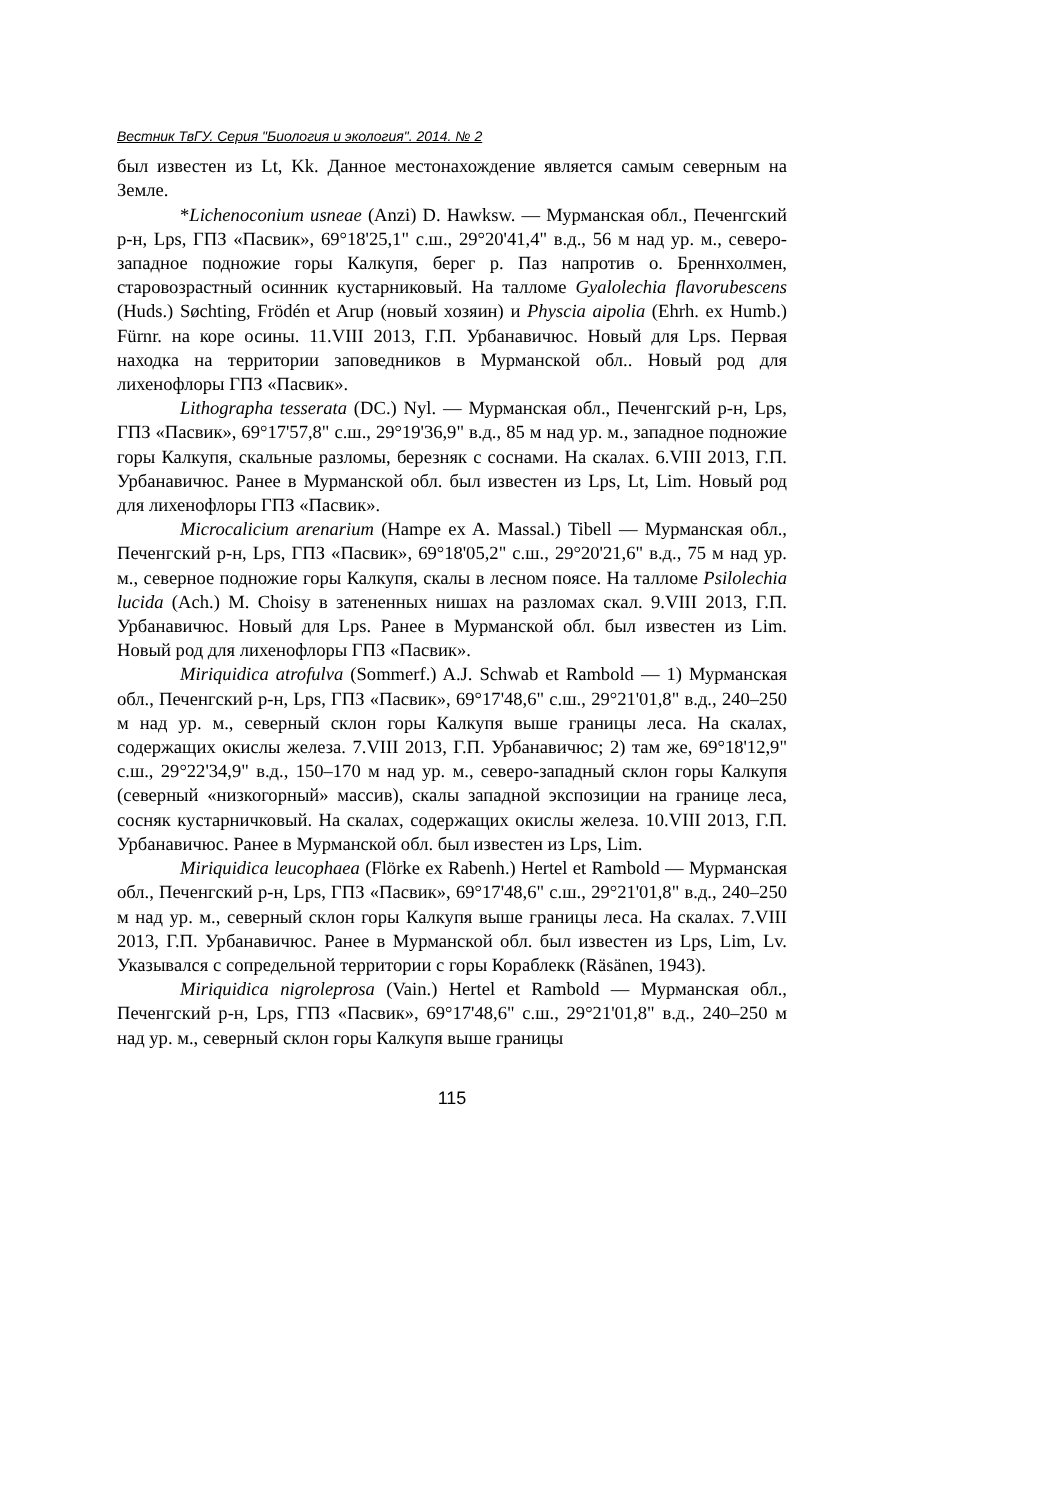Вестник ТвГУ. Серия "Биология и экология". 2014. № 2
был известен из Lt, Kk. Данное местонахождение является самым северным на Земле.
*Lichenoconium usneae (Anzi) D. Hawksw. — Мурманская обл., Печенгский р-н, Lps, ГПЗ «Пасвик», 69°18'25,1" с.ш., 29°20'41,4" в.д., 56 м над ур. м., северо-западное подножие горы Калкупя, берег р. Паз напротив о. Бреннхолмен, старовозрастный осинник кустарниковый. На талломе Gyalolechia flavorubescens (Huds.) Søchting, Frödén et Arup (новый хозяин) и Physcia aipolia (Ehrh. ex Humb.) Fürnr. на коре осины. 11.VIII 2013, Г.П. Урбанавичюс. Новый для Lps. Первая находка на территории заповедников в Мурманской обл.. Новый род для лихенофлоры ГПЗ «Пасвик».
Lithographa tesserata (DC.) Nyl. — Мурманская обл., Печенгский р-н, Lps, ГПЗ «Пасвик», 69°17'57,8" с.ш., 29°19'36,9" в.д., 85 м над ур. м., западное подножие горы Калкупя, скальные разломы, березняк с соснами. На скалах. 6.VIII 2013, Г.П. Урбанавичюс. Ранее в Мурманской обл. был известен из Lps, Lt, Lim. Новый род для лихенофлоры ГПЗ «Пасвик».
Microcalicium arenarium (Hampe ex A. Massal.) Tibell — Мурманская обл., Печенгский р-н, Lps, ГПЗ «Пасвик», 69°18'05,2" с.ш., 29°20'21,6" в.д., 75 м над ур. м., северное подножие горы Калкупя, скалы в лесном поясе. На талломе Psilolechia lucida (Ach.) M. Choisy в затененных нишах на разломах скал. 9.VIII 2013, Г.П. Урбанавичюс. Новый для Lps. Ранее в Мурманской обл. был известен из Lim. Новый род для лихенофлоры ГПЗ «Пасвик».
Miriquidica atrofulva (Sommerf.) A.J. Schwab et Rambold — 1) Мурманская обл., Печенгский р-н, Lps, ГПЗ «Пасвик», 69°17'48,6" с.ш., 29°21'01,8" в.д., 240–250 м над ур. м., северный склон горы Калкупя выше границы леса. На скалах, содержащих окислы железа. 7.VIII 2013, Г.П. Урбанавичюс; 2) там же, 69°18'12,9" с.ш., 29°22'34,9" в.д., 150–170 м над ур. м., северо-западный склон горы Калкупя (северный «низкогорный» массив), скалы западной экспозиции на границе леса, сосняк кустарничковый. На скалах, содержащих окислы железа. 10.VIII 2013, Г.П. Урбанавичюс. Ранее в Мурманской обл. был известен из Lps, Lim.
Miriquidica leucophaea (Flörke ex Rabenh.) Hertel et Rambold — Мурманская обл., Печенгский р-н, Lps, ГПЗ «Пасвик», 69°17'48,6" с.ш., 29°21'01,8" в.д., 240–250 м над ур. м., северный склон горы Калкупя выше границы леса. На скалах. 7.VIII 2013, Г.П. Урбанавичюс. Ранее в Мурманской обл. был известен из Lps, Lim, Lv. Указывался с сопредельной территории с горы Кораблекк (Räsänen, 1943).
Miriquidica nigroleprosa (Vain.) Hertel et Rambold — Мурманская обл., Печенгский р-н, Lps, ГПЗ «Пасвик», 69°17'48,6" с.ш., 29°21'01,8" в.д., 240–250 м над ур. м., северный склон горы Калкупя выше границы
115